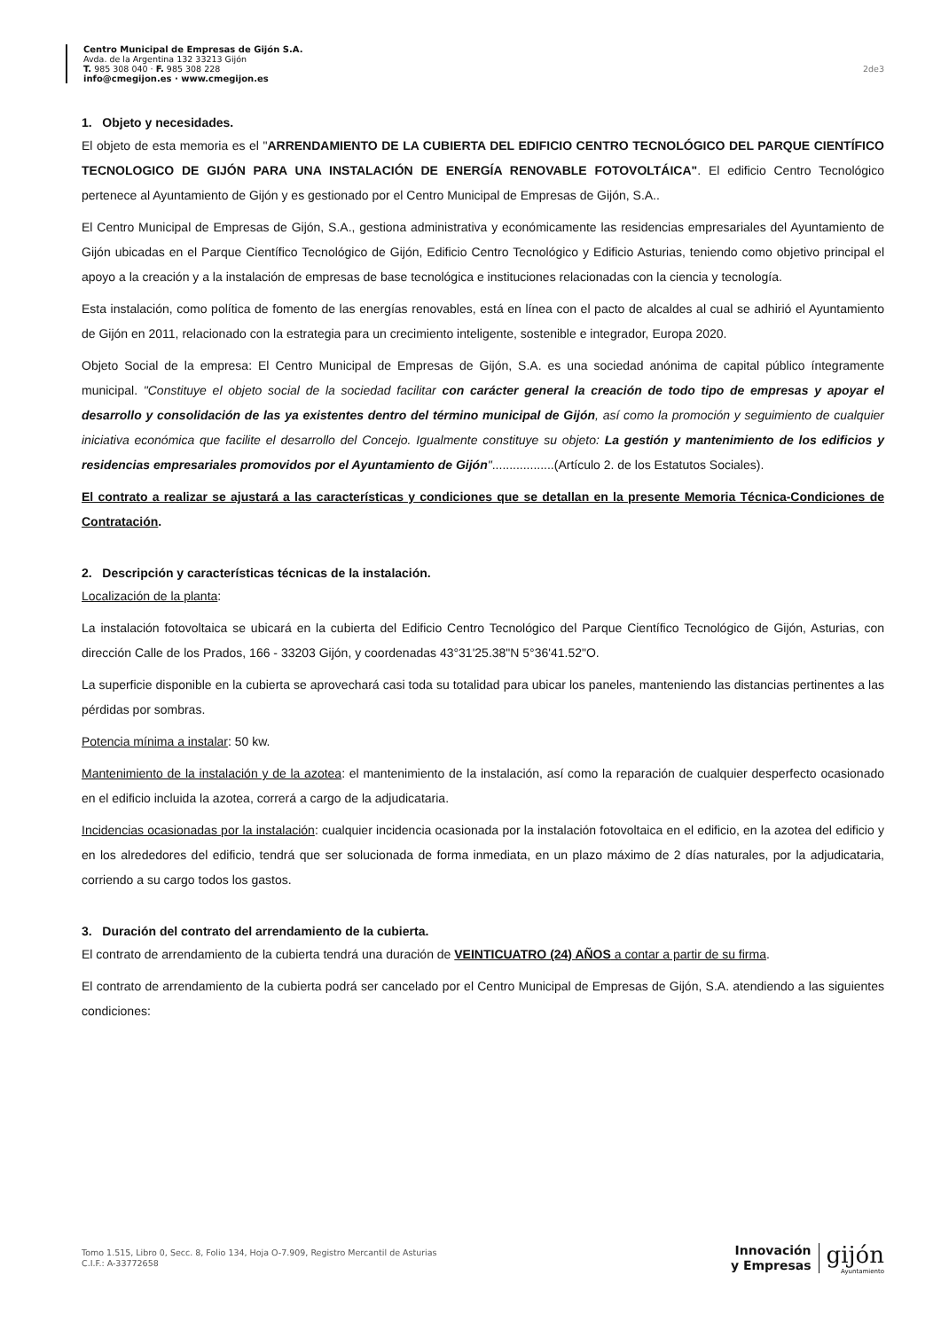Centro Municipal de Empresas de Gijón S.A.
Avda. de la Argentina 132 33213 Gijón
T. 985 308 040 · F. 985 308 228
info@cmegijon.es · www.cmegijon.es
2de3
1. Objeto y necesidades.
El objeto de esta memoria es el "ARRENDAMIENTO DE LA CUBIERTA DEL EDIFICIO CENTRO TECNOLÓGICO DEL PARQUE CIENTÍFICO TECNOLOGICO DE GIJÓN PARA UNA INSTALACIÓN DE ENERGÍA RENOVABLE FOTOVOLTÁICA". El edificio Centro Tecnológico pertenece al Ayuntamiento de Gijón y es gestionado por el Centro Municipal de Empresas de Gijón, S.A..
El Centro Municipal de Empresas de Gijón, S.A., gestiona administrativa y económicamente las residencias empresariales del Ayuntamiento de Gijón ubicadas en el Parque Científico Tecnológico de Gijón, Edificio Centro Tecnológico y Edificio Asturias, teniendo como objetivo principal el apoyo a la creación y a la instalación de empresas de base tecnológica e instituciones relacionadas con la ciencia y tecnología.
Esta instalación, como política de fomento de las energías renovables, está en línea con el pacto de alcaldes al cual se adhirió el Ayuntamiento de Gijón en 2011, relacionado con la estrategia para un crecimiento inteligente, sostenible e integrador, Europa 2020.
Objeto Social de la empresa: El Centro Municipal de Empresas de Gijón, S.A. es una sociedad anónima de capital público íntegramente municipal. "Constituye el objeto social de la sociedad facilitar con carácter general la creación de todo tipo de empresas y apoyar el desarrollo y consolidación de las ya existentes dentro del término municipal de Gijón, así como la promoción y seguimiento de cualquier iniciativa económica que facilite el desarrollo del Concejo. Igualmente constituye su objeto: La gestión y mantenimiento de los edificios y residencias empresariales promovidos por el Ayuntamiento de Gijón"..................(Artículo 2. de los Estatutos Sociales).
El contrato a realizar se ajustará a las características y condiciones que se detallan en la presente Memoria Técnica-Condiciones de Contratación.
2. Descripción y características técnicas de la instalación.
Localización de la planta:
La instalación fotovoltaica se ubicará en la cubierta del Edificio Centro Tecnológico del Parque Científico Tecnológico de Gijón, Asturias, con dirección Calle de los Prados, 166 - 33203 Gijón, y coordenadas 43°31'25.38"N 5°36'41.52"O.
La superficie disponible en la cubierta se aprovechará casi toda su totalidad para ubicar los paneles, manteniendo las distancias pertinentes a las pérdidas por sombras.
Potencia mínima a instalar: 50 kw.
Mantenimiento de la instalación y de la azotea: el mantenimiento de la instalación, así como la reparación de cualquier desperfecto ocasionado en el edificio incluida la azotea, correrá a cargo de la adjudicataria.
Incidencias ocasionadas por la instalación: cualquier incidencia ocasionada por la instalación fotovoltaica en el edificio, en la azotea del edificio y en los alrededores del edificio, tendrá que ser solucionada de forma inmediata, en un plazo máximo de 2 días naturales, por la adjudicataria, corriendo a su cargo todos los gastos.
3. Duración del contrato del arrendamiento de la cubierta.
El contrato de arrendamiento de la cubierta tendrá una duración de VEINTICUATRO (24) AÑOS a contar a partir de su firma.
El contrato de arrendamiento de la cubierta podrá ser cancelado por el Centro Municipal de Empresas de Gijón, S.A. atendiendo a las siguientes condiciones:
Tomo 1.515, Libro 0, Secc. 8, Folio 134, Hoja O-7.909, Registro Mercantil de Asturias
C.I.F.: A-33772658
Innovación
y Empresas
gijón
Ayuntamiento